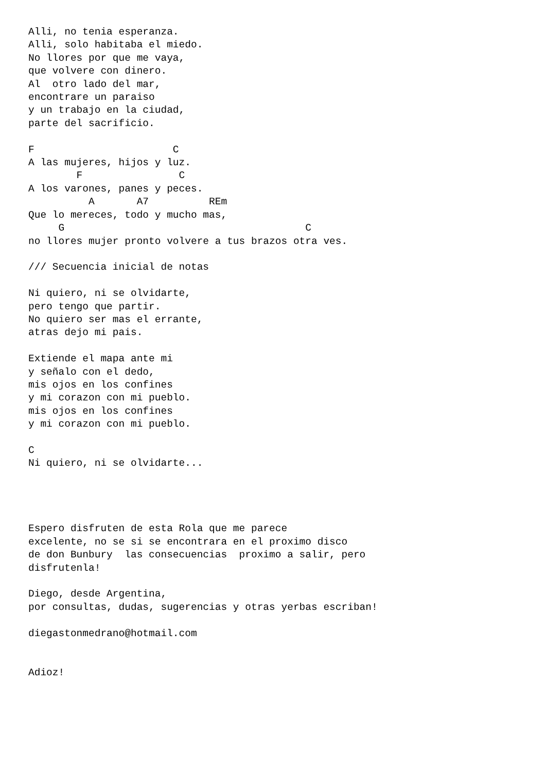Alli, no tenia esperanza.
Alli, solo habitaba el miedo.
No llores por que me vaya,
que volvere con dinero.
Al  otro lado del mar,
encontrare un paraiso
y un trabajo en la ciudad,
parte del sacrificio.

F                       C
A las mujeres, hijos y luz.
        F                C
A los varones, panes y peces.
          A       A7          REm
Que lo mereces, todo y mucho mas,
     G                                        C
no llores mujer pronto volvere a tus brazos otra ves.

/// Secuencia inicial de notas

Ni quiero, ni se olvidarte,
pero tengo que partir.
No quiero ser mas el errante,
atras dejo mi pais.

Extiende el mapa ante mi
y señalo con el dedo,
mis ojos en los confines
y mi corazon con mi pueblo.
mis ojos en los confines
y mi corazon con mi pueblo.

C
Ni quiero, ni se olvidarte...




Espero disfruten de esta Rola que me parece
excelente, no se si se encontrara en el proximo disco
de don Bunbury  las consecuencias  proximo a salir, pero
disfrutenla!

Diego, desde Argentina,
por consultas, dudas, sugerencias y otras yerbas escriban!

diegastonmedrano@hotmail.com


Adioz!